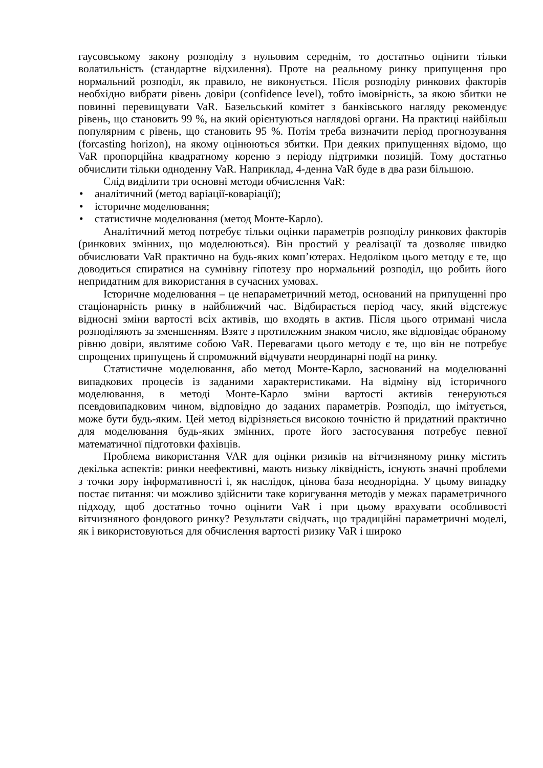гаусовському закону розподілу з нульовим середнім, то достатньо оцінити тільки волатильність (стандартне відхилення). Проте на реальному ринку припущення про нормальний розподіл, як правило, не виконується. Після розподілу ринкових факторів необхідно вибрати рівень довіри (confidence level), тобто імовірність, за якою збитки не повинні перевищувати VaR. Базельський комітет з банківського нагляду рекомендує рівень, що становить 99 %, на який орієнтуються наглядові органи. На практиці найбільш популярним є рівень, що становить 95 %. Потім треба визначити період прогнозування (forcasting horizon), на якому оцінюються збитки. При деяких припущеннях відомо, що VaR пропорційна квадратному кореню з періоду підтримки позицій. Тому достатньо обчислити тільки одноденну VaR. Наприклад, 4-денна VaR буде в два рази більшою.
Слід виділити три основні методи обчислення VaR:
• аналітичний (метод варіації-коваріації);
• історичне моделювання;
• статистичне моделювання (метод Монте-Карло).
Аналітичний метод потребує тільки оцінки параметрів розподілу ринкових факторів (ринкових змінних, що моделюються). Він простий у реалізації та дозволяє швидко обчислювати VaR практично на будь-яких комп’ютерах. Недоліком цього методу є те, що доводиться спиратися на сумнівну гіпотезу про нормальний розподіл, що робить його непридатним для використання в сучасних умовах.
Історичне моделювання – це непараметричний метод, оснований на припущенні про стаціонарність ринку в найближчий час. Відбирається період часу, який відстежує відносні зміни вартості всіх активів, що входять в актив. Після цього отримані числа розподіляють за зменшенням. Взяте з протилежним знаком число, яке відповідає обраному рівню довіри, являтиме собою VaR. Перевагами цього методу є те, що він не потребує спрощених припущень й спроможний відчувати неординарні події на ринку.
Статистичне моделювання, або метод Монте-Карло, заснований на моделюванні випадкових процесів із заданими характеристиками. На відміну від історичного моделювання, в методі Монте-Карло зміни вартості активів генеруються псевдовипадковим чином, відповідно до заданих параметрів. Розподіл, що імітується, може бути будь-яким. Цей метод відрізняється високою точністю й придатний практично для моделювання будь-яких змінних, проте його застосування потребує певної математичної підготовки фахівців.
Проблема використання VAR для оцінки ризиків на вітчизняному ринку містить декілька аспектів: ринки неефективні, мають низьку ліквідність, існують значні проблеми з точки зору інформативності і, як наслідок, цінова база неоднорідна. У цьому випадку постає питання: чи можливо здійснити таке коригування методів у межах параметричного підходу, щоб достатньо точно оцінити VaR і при цьому врахувати особливості вітчизняного фондового ринку? Результати свідчать, що традиційні параметричні моделі, як і використовуються для обчислення вартості ризику VaR і широко